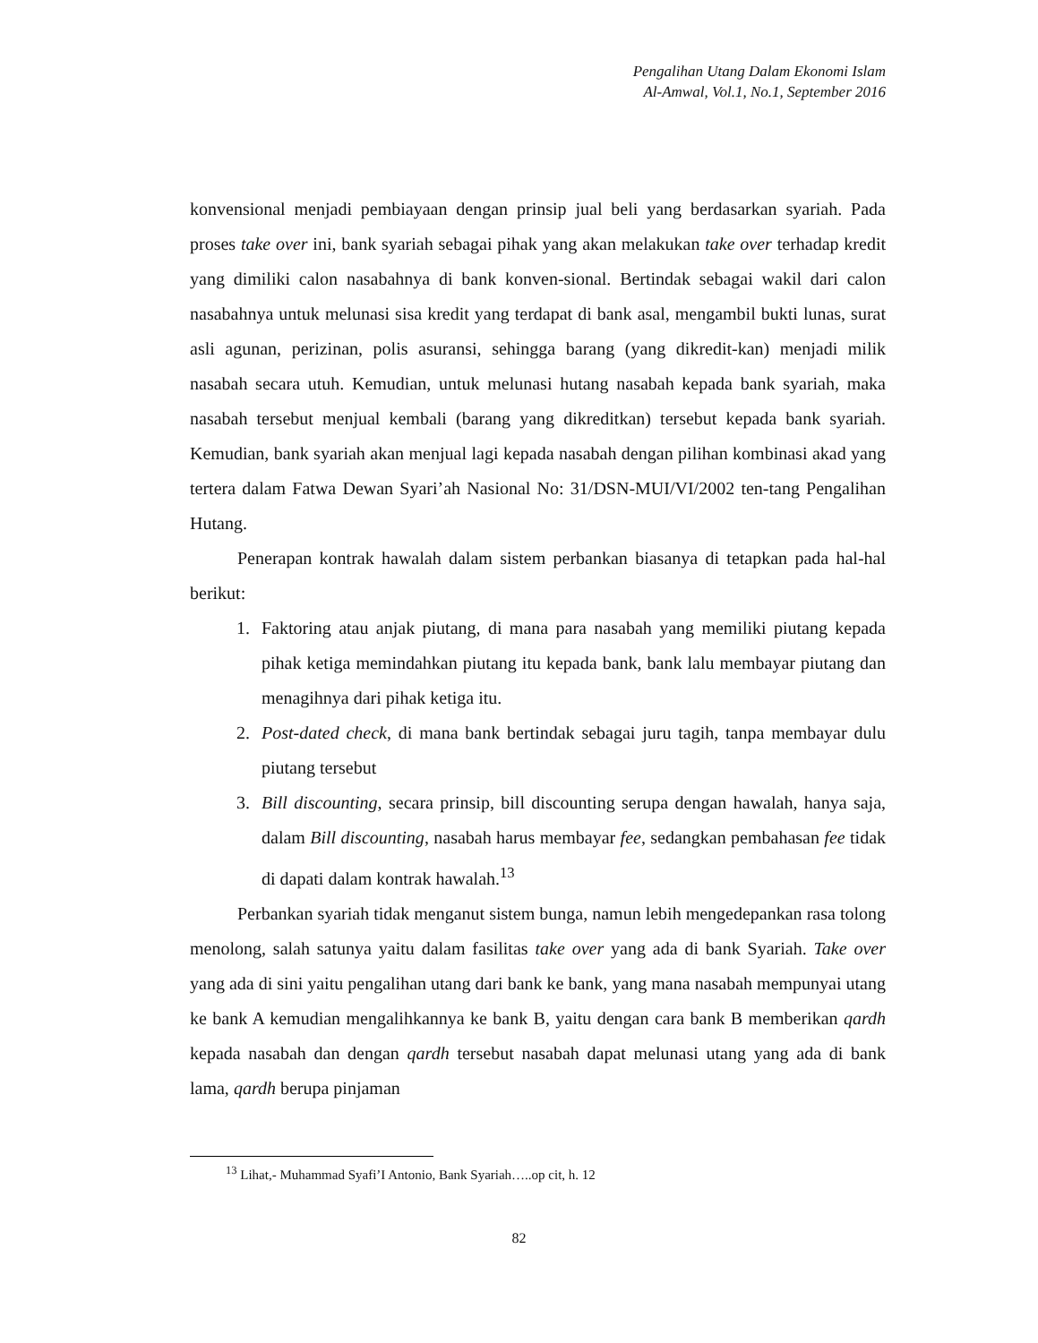Pengalihan Utang Dalam Ekonomi Islam
Al-Amwal, Vol.1, No.1, September 2016
konvensional menjadi pembiayaan dengan prinsip jual beli yang berdasarkan syariah. Pada proses take over ini, bank syariah sebagai pihak yang akan melakukan take over terhadap kredit yang dimiliki calon nasabahnya di bank konven-sional. Bertindak sebagai wakil dari calon nasabahnya untuk melunasi sisa kredit yang terdapat di bank asal, mengambil bukti lunas, surat asli agunan, perizinan, polis asuransi, sehingga barang (yang dikredit-kan) menjadi milik nasabah secara utuh. Kemudian, untuk melunasi hutang nasabah kepada bank syariah, maka nasabah tersebut menjual kembali (barang yang dikreditkan) tersebut kepada bank syariah. Kemudian, bank syariah akan menjual lagi kepada nasabah dengan pilihan kombinasi akad yang tertera dalam Fatwa Dewan Syari’ah Nasional No: 31/DSN-MUI/VI/2002 ten-tang Pengalihan Hutang.
Penerapan kontrak hawalah dalam sistem perbankan biasanya di tetapkan pada hal-hal berikut:
1. Faktoring atau anjak piutang, di mana para nasabah yang memiliki piutang kepada pihak ketiga memindahkan piutang itu kepada bank, bank lalu membayar piutang dan menagihnya dari pihak ketiga itu.
2. Post-dated check, di mana bank bertindak sebagai juru tagih, tanpa membayar dulu piutang tersebut
3. Bill discounting, secara prinsip, bill discounting serupa dengan hawalah, hanya saja, dalam Bill discounting, nasabah harus membayar fee, sedangkan pembahasan fee tidak di dapati dalam kontrak hawalah.<sup>13</sup>
Perbankan syariah tidak menganut sistem bunga, namun lebih mengedepankan rasa tolong menolong, salah satunya yaitu dalam fasilitas take over yang ada di bank Syariah. Take over yang ada di sini yaitu pengalihan utang dari bank ke bank, yang mana nasabah mempunyai utang ke bank A kemudian mengalihkannya ke bank B, yaitu dengan cara bank B memberikan qardh kepada nasabah dan dengan qardh tersebut nasabah dapat melunasi utang yang ada di bank lama, qardh berupa pinjaman
<sup>13</sup> Lihat,- Muhammad Syafi’I Antonio, Bank Syariah…..op cit, h. 12
82